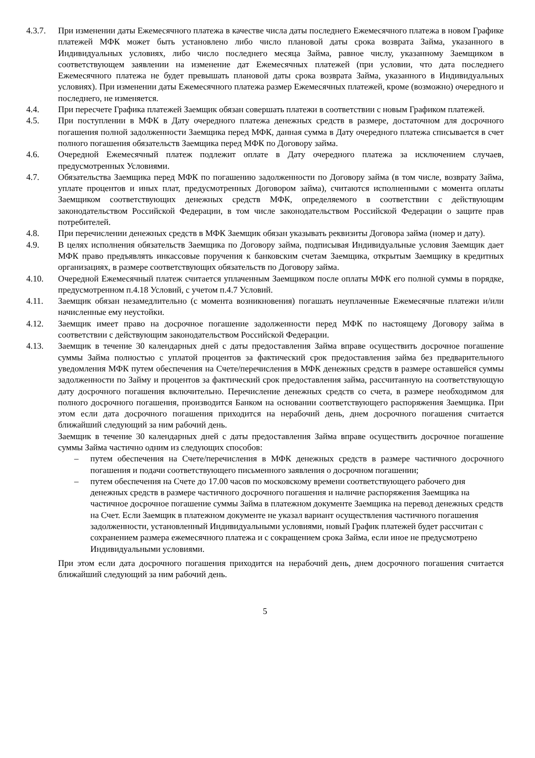4.3.7. При изменении даты Ежемесячного платежа в качестве числа даты последнего Ежемесячного платежа в новом Графике платежей МФК может быть установлено либо число плановой даты срока возврата Займа, указанного в Индивидуальных условиях, либо число последнего месяца Займа, равное числу, указанному Заемщиком в соответствующем заявлении на изменение дат Ежемесячных платежей (при условии, что дата последнего Ежемесячного платежа не будет превышать плановой даты срока возврата Займа, указанного в Индивидуальных условиях). При изменении даты Ежемесячного платежа размер Ежемесячных платежей, кроме (возможно) очередного и последнего, не изменяется.
4.4. При пересчете Графика платежей Заемщик обязан совершать платежи в соответствии с новым Графиком платежей.
4.5. При поступлении в МФК в Дату очередного платежа денежных средств в размере, достаточном для досрочного погашения полной задолженности Заемщика перед МФК, данная сумма в Дату очередного платежа списывается в счет полного погашения обязательств Заемщика перед МФК по Договору займа.
4.6. Очередной Ежемесячный платеж подлежит оплате в Дату очередного платежа за исключением случаев, предусмотренных Условиями.
4.7. Обязательства Заемщика перед МФК по погашению задолженности по Договору займа (в том числе, возврату Займа, уплате процентов и иных плат, предусмотренных Договором займа), считаются исполненными с момента оплаты Заемщиком соответствующих денежных средств МФК, определяемого в соответствии с действующим законодательством Российской Федерации, в том числе законодательством Российской Федерации о защите прав потребителей.
4.8. При перечислении денежных средств в МФК Заемщик обязан указывать реквизиты Договора займа (номер и дату).
4.9. В целях исполнения обязательств Заемщика по Договору займа, подписывая Индивидуальные условия Заемщик дает МФК право предъявлять инкассовые поручения к банковским счетам Заемщика, открытым Заемщику в кредитных организациях, в размере соответствующих обязательств по Договору займа.
4.10. Очередной Ежемесячный платеж считается уплаченным Заемщиком после оплаты МФК его полной суммы в порядке, предусмотренном п.4.18 Условий, с учетом п.4.7 Условий.
4.11. Заемщик обязан незамедлительно (с момента возникновения) погашать неуплаченные Ежемесячные платежи и/или начисленные ему неустойки.
4.12. Заемщик имеет право на досрочное погашение задолженности перед МФК по настоящему Договору займа в соответствии с действующим законодательством Российской Федерации.
4.13. Заемщик в течение 30 календарных дней с даты предоставления Займа вправе осуществить досрочное погашение суммы Займа полностью с уплатой процентов за фактический срок предоставления займа без предварительного уведомления МФК путем обеспечения на Счете/перечисления в МФК денежных средств в размере оставшейся суммы задолженности по Займу и процентов за фактический срок предоставления займа, рассчитанную на соответствующую дату досрочного погашения включительно. Перечисление денежных средств со счета, в размере необходимом для полного досрочного погашения, производится Банком на основании соответствующего распоряжения Заемщика. При этом если дата досрочного погашения приходится на нерабочий день, днем досрочного погашения считается ближайший следующий за ним рабочий день.
Заемщик в течение 30 календарных дней с даты предоставления Займа вправе осуществить досрочное погашение суммы Займа частично одним из следующих способов:
– путем обеспечения на Счете/перечисления в МФК денежных средств в размере частичного досрочного погашения и подачи соответствующего письменного заявления о досрочном погашении;
– путем обеспечения на Счете до 17.00 часов по московскому времени соответствующего рабочего дня денежных средств в размере частичного досрочного погашения и наличие распоряжения Заемщика на частичное досрочное погашение суммы Займа в платежном документе Заемщика на перевод денежных средств на Счет. Если Заемщик в платежном документе не указал вариант осуществления частичного погашения задолженности, установленный Индивидуальными условиями, новый График платежей будет рассчитан с сохранением размера ежемесячного платежа и с сокращением срока Займа, если иное не предусмотрено Индивидуальными условиями.
При этом если дата досрочного погашения приходится на нерабочий день, днем досрочного погашения считается ближайший следующий за ним рабочий день.
5